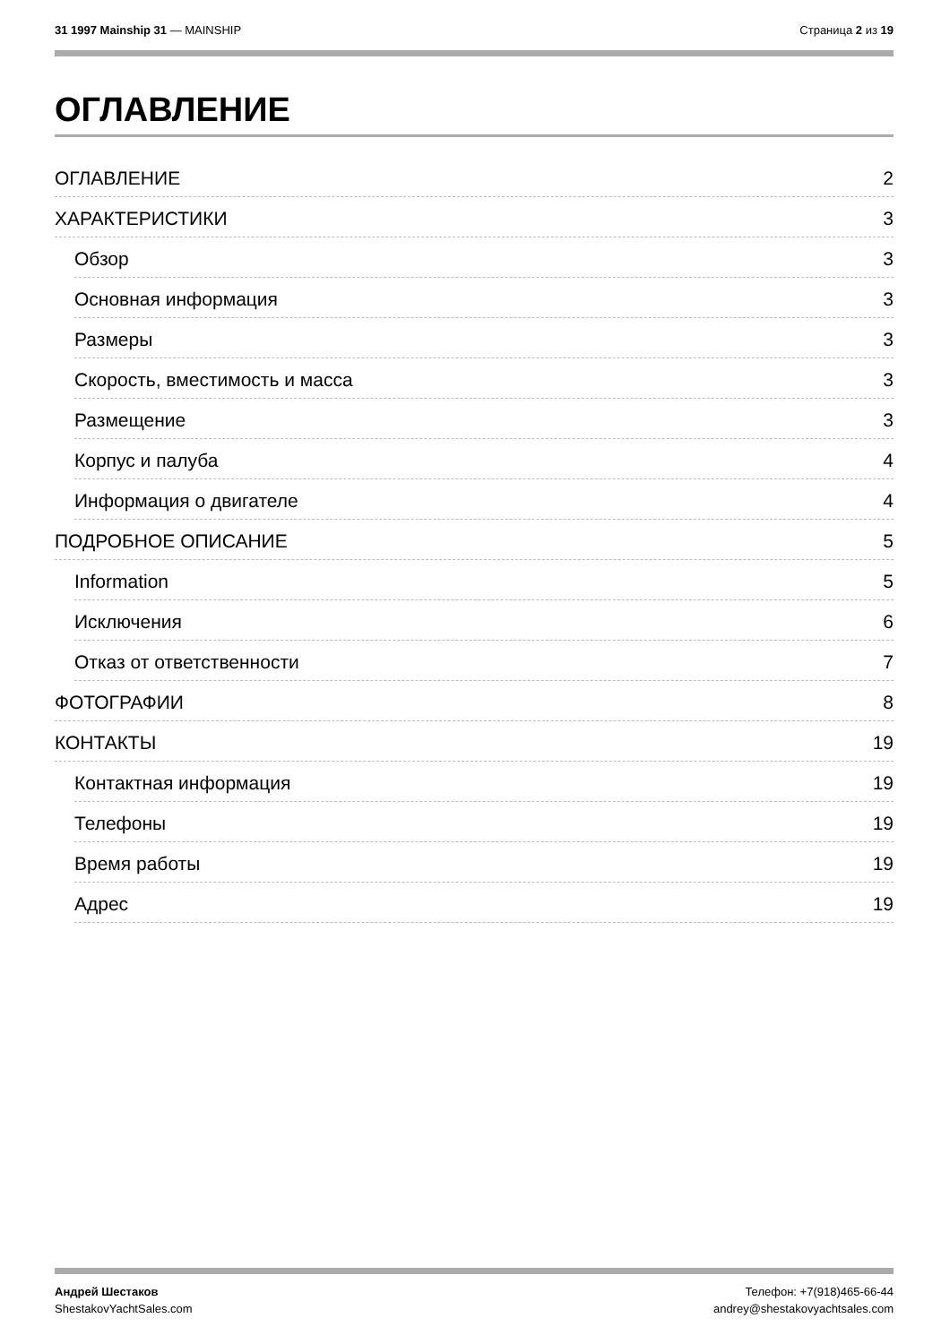31 1997 Mainship 31 — MAINSHIP Страница 2 из 19
ОГЛАВЛЕНИЕ
ОГЛАВЛЕНИЕ 2
ХАРАКТЕРИСТИКИ 3
Обзор 3
Основная информация 3
Размеры 3
Скорость, вместимость и масса 3
Размещение 3
Корпус и палуба 4
Информация о двигателе 4
ПОДРОБНОЕ ОПИСАНИЕ 5
Information 5
Исключения 6
Отказ от ответственности 7
ФОТОГРАФИИ 8
КОНТАКТЫ 19
Контактная информация 19
Телефоны 19
Время работы 19
Адрес 19
Андрей Шестаков
ShestakovYachtSales.com
Телефон: +7(918)465-66-44
andrey@shestakovyachtsales.com